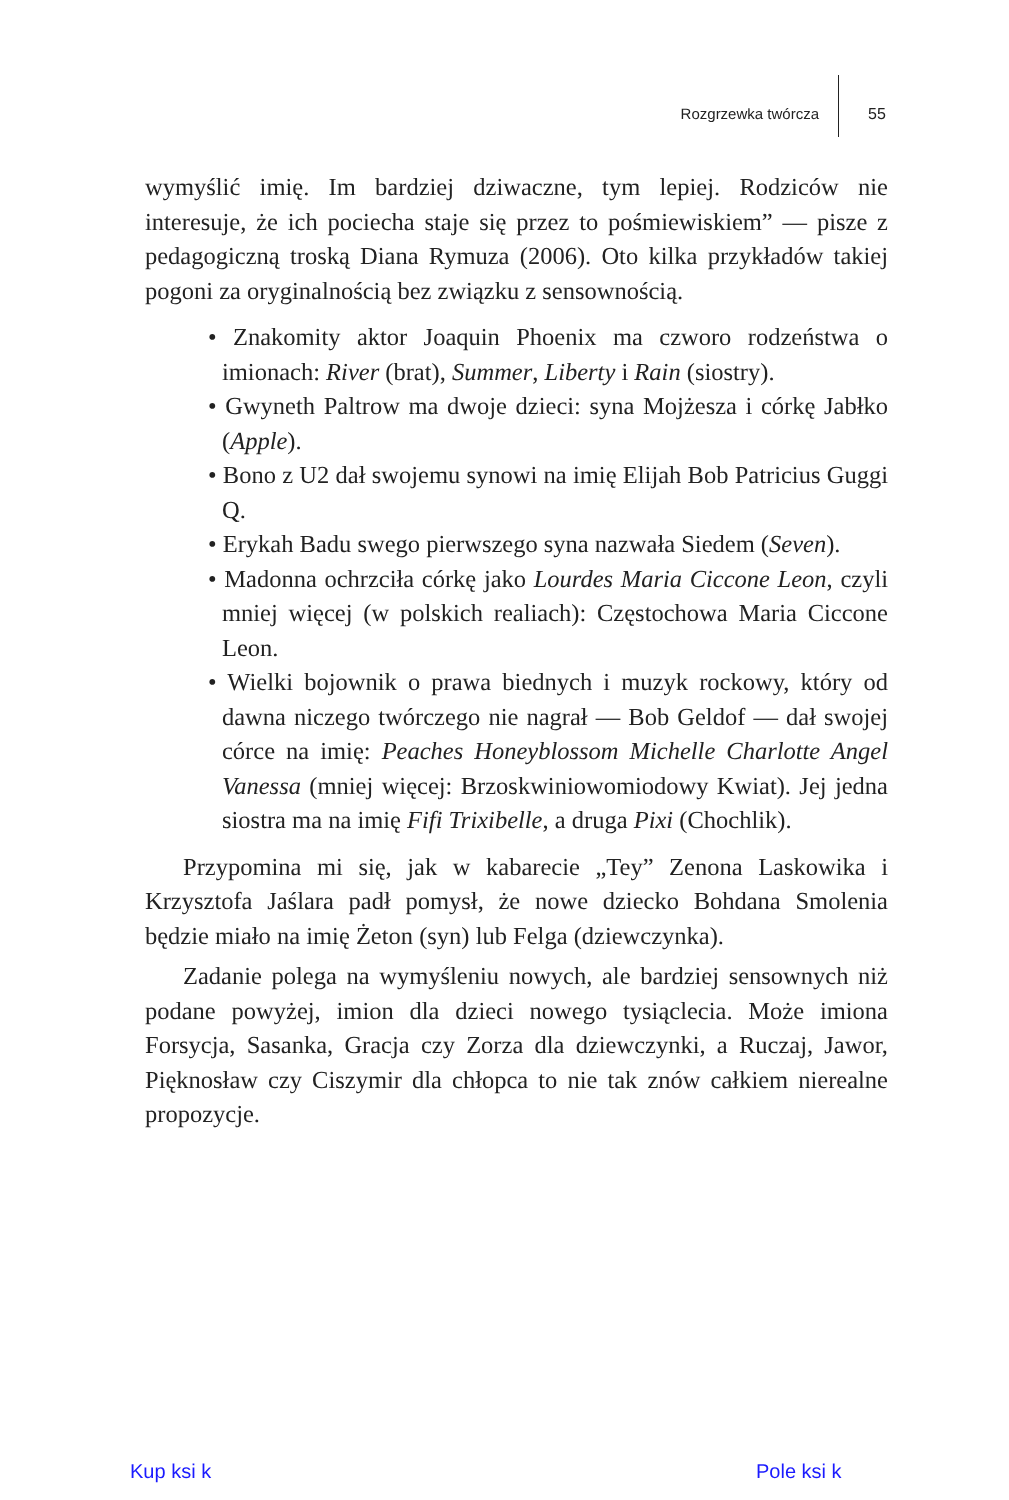Rozgrzewka twórcza 55
wymyślić imię. Im bardziej dziwaczne, tym lepiej. Rodziców nie interesuje, że ich pociecha staje się przez to pośmiewiskiem” — pisze z pedagogiczną troską Diana Rymuza (2006). Oto kilka przykładów takiej pogoni za oryginalnością bez związku z sensownością.
• Znakomity aktor Joaquin Phoenix ma czworo rodzeństwa o imionach: River (brat), Summer, Liberty i Rain (siostry).
• Gwyneth Paltrow ma dwoje dzieci: syna Mojżesza i córkę Jabłko (Apple).
• Bono z U2 dał swojemu synowi na imię Elijah Bob Patricius Guggi Q.
• Erykah Badu swego pierwszego syna nazwała Siedem (Seven).
• Madonna ochrzciła córkę jako Lourdes Maria Ciccone Leon, czyli mniej więcej (w polskich realiach): Częstochowa Maria Ciccone Leon.
• Wielki bojownik o prawa biednych i muzyk rockowy, który od dawna niczego twórczego nie nagrał — Bob Geldof — dał swojej córce na imię: Peaches Honeyblossom Michelle Charlotte Angel Vanessa (mniej więcej: Brzoskwiniowomiodowy Kwiat). Jej jedna siostra ma na imię Fifi Trixibelle, a druga Pixi (Chochlik).
Przypomina mi się, jak w kabarecie „Tey” Zenona Laskowika i Krzysztofa Jaślara padł pomysł, że nowe dziecko Bohdana Smolenia będzie miało na imię Żeton (syn) lub Felga (dziewczynka).
Zadanie polega na wymyśleniu nowych, ale bardziej sensownych niż podane powyżej, imion dla dzieci nowego tysiąclecia. Może imiona Forsycja, Sasanka, Gracja czy Zorza dla dziewczynki, a Ruczaj, Jawor, Pięknosław czy Ciszymir dla chłopca to nie tak znów całkiem nierealne propozycje.
Kup ksi k Pole ksi k